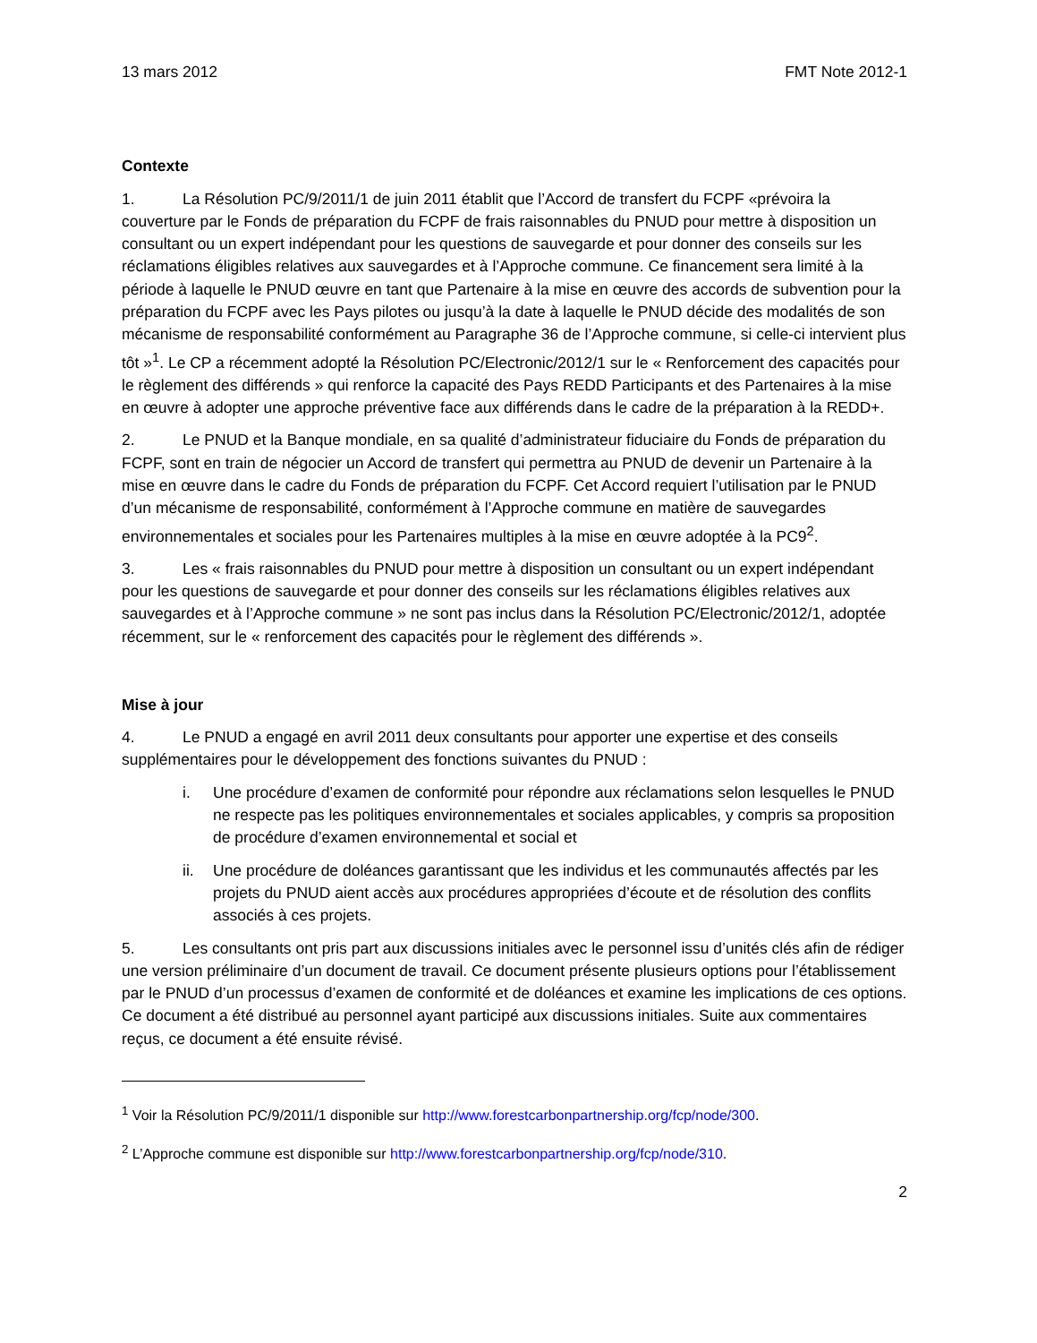13 mars 2012 FMT Note 2012-1
Contexte
1. La Résolution PC/9/2011/1 de juin 2011 établit que l’Accord de transfert du FCPF «prévoira la couverture par le Fonds de préparation du FCPF de frais raisonnables du PNUD pour mettre à disposition un consultant ou un expert indépendant pour les questions de sauvegarde et pour donner des conseils sur les réclamations éligibles relatives aux sauvegardes et à l’Approche commune. Ce financement sera limité à la période à laquelle le PNUD œuvre en tant que Partenaire à la mise en œuvre des accords de subvention pour la préparation du FCPF avec les Pays pilotes ou jusqu’à la date à laquelle le PNUD décide des modalités de son mécanisme de responsabilité conformément au Paragraphe 36 de l’Approche commune, si celle-ci intervient plus tôt »<sup>1</sup>. Le CP a récemment adopté la Résolution PC/Electronic/2012/1 sur le « Renforcement des capacités pour le règlement des différends » qui renforce la capacité des Pays REDD Participants et des Partenaires à la mise en œuvre à adopter une approche préventive face aux différends dans le cadre de la préparation à la REDD+.
2. Le PNUD et la Banque mondiale, en sa qualité d’administrateur fiduciaire du Fonds de préparation du FCPF, sont en train de négocier un Accord de transfert qui permettra au PNUD de devenir un Partenaire à la mise en œuvre dans le cadre du Fonds de préparation du FCPF. Cet Accord requiert l’utilisation par le PNUD d’un mécanisme de responsabilité, conformément à l’Approche commune en matière de sauvegardes environnementales et sociales pour les Partenaires multiples à la mise en œuvre adoptée à la PC9<sup>2</sup>.
3. Les « frais raisonnables du PNUD pour mettre à disposition un consultant ou un expert indépendant pour les questions de sauvegarde et pour donner des conseils sur les réclamations éligibles relatives aux sauvegardes et à l’Approche commune » ne sont pas inclus dans la Résolution PC/Electronic/2012/1, adoptée récemment, sur le « renforcement des capacités pour le règlement des différends ».
Mise à jour
4. Le PNUD a engagé en avril 2011 deux consultants pour apporter une expertise et des conseils supplémentaires pour le développement des fonctions suivantes du PNUD :
i. Une procédure d’examen de conformité pour répondre aux réclamations selon lesquelles le PNUD ne respecte pas les politiques environnementales et sociales applicables, y compris sa proposition de procédure d’examen environnemental et social et
ii. Une procédure de doléances garantissant que les individus et les communautés affectés par les projets du PNUD aient accès aux procédures appropriées d’écoute et de résolution des conflits associés à ces projets.
5. Les consultants ont pris part aux discussions initiales avec le personnel issu d’unités clés afin de rédiger une version préliminaire d’un document de travail. Ce document présente plusieurs options pour l’établissement par le PNUD d’un processus d’examen de conformité et de doléances et examine les implications de ces options. Ce document a été distribué au personnel ayant participé aux discussions initiales. Suite aux commentaires reçus, ce document a été ensuite révisé.
<sup>1</sup> Voir la Résolution PC/9/2011/1 disponible sur http://www.forestcarbonpartnership.org/fcp/node/300.
<sup>2</sup> L’Approche commune est disponible sur http://www.forestcarbonpartnership.org/fcp/node/310.
2